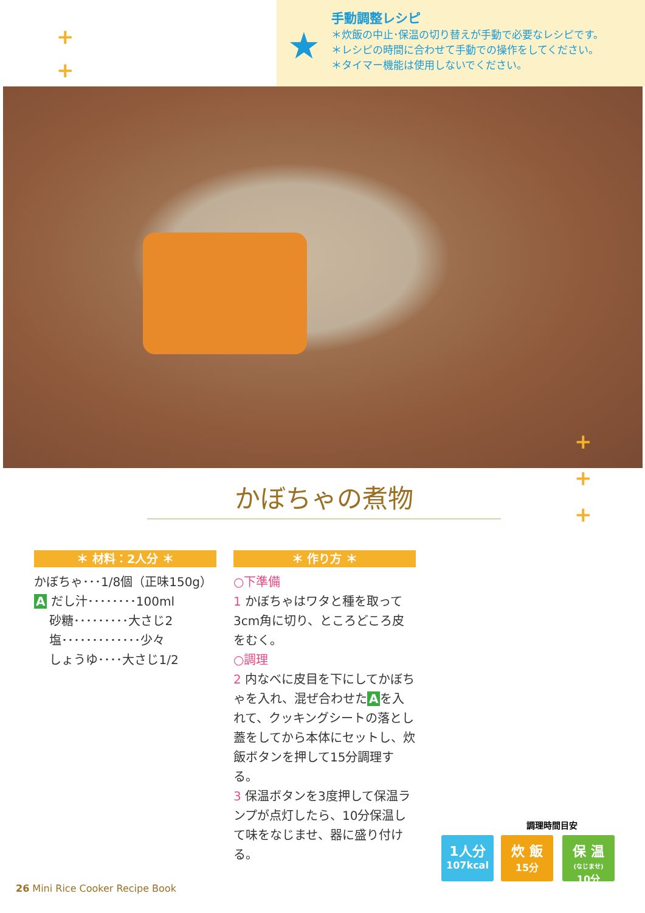+
+
+
+
手動調整レシピ
＊炊飯の中止･保温の切り替えが手動で必要なレシピです。
＊レシピの時間に合わせて手動での操作をしてください。
＊タイマー機能は使用しないでください。
★
+
+
+
かぼちゃの煮物
＊ 材料：2人分 ＊
かぼちゃ･･･1/8個（正味150g）
A だし汁････････100ml
砂糖･････････大さじ2
塩･････････････少々
しょうゆ････大さじ1/2
＊ 作り方 ＊
○下準備
1 かぼちゃはワタと種を取って3cm角に切り、ところどころ皮をむく。
○調理
2 内なべに皮目を下にしてかぼちゃを入れ、混ぜ合わせた A を入れて、クッキングシートの落とし蓋をしてから本体にセットし、炊飯ボタンを押して15分調理する。
3 保温ボタンを3度押して保温ランプが点灯したら、10分保温して味をなじませ、器に盛り付ける。
調理時間目安
1人分
107kcal
炊 飯
15分
保 温
(なじませ)
10分
26 Mini Rice Cooker Recipe Book